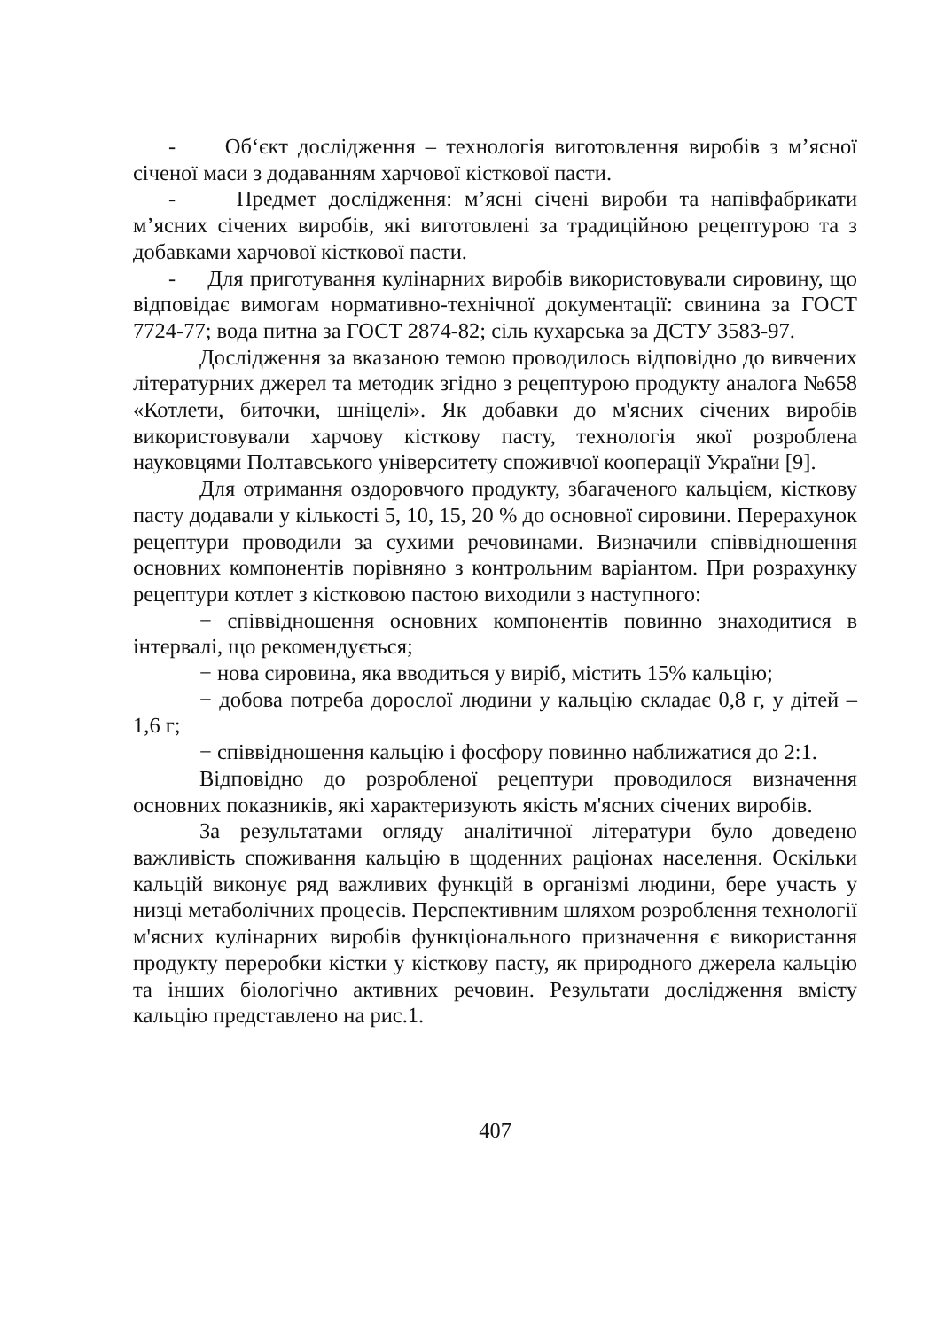- Об‘єкт дослідження – технологія виготовлення виробів з м’ясної січеної маси з додаванням харчової кісткової пасти.
- Предмет дослідження: м’ясні січені вироби та напівфабрикати м’ясних січених виробів, які виготовлені за традиційною рецептурою та з добавками харчової кісткової пасти.
- Для приготування кулінарних виробів використовували сировину, що відповідає вимогам нормативно-технічної документації: свинина за ГОСТ 7724-77; вода питна за ГОСТ 2874-82; сіль кухарська за ДСТУ 3583-97.
Дослідження за вказаною темою проводилось відповідно до вивчених літературних джерел та методик згідно з рецептурою продукту аналога №658 «Котлети, биточки, шніцелі». Як добавки до м'ясних січених виробів використовували харчову кісткову пасту, технологія якої розроблена науковцями Полтавського університету споживчої кооперації України [9].
Для отримання оздоровчого продукту, збагаченого кальцієм, кісткову пасту додавали у кількості 5, 10, 15, 20 % до основної сировини. Перерахунок рецептури проводили за сухими речовинами. Визначили співвідношення основних компонентів порівняно з контрольним варіантом. При розрахунку рецептури котлет з кістковою пастою виходили з наступного:
− співвідношення основних компонентів повинно знаходитися в інтервалі, що рекомендується;
− нова сировина, яка вводиться у виріб, містить 15% кальцію;
− добова потреба дорослої людини у кальцію складає 0,8 г, у дітей – 1,6 г;
− співвідношення кальцію і фосфору повинно наближатися до 2:1.
Відповідно до розробленої рецептури проводилося визначення основних показників, які характеризують якість м'ясних січених виробів.
За результатами огляду аналітичної літератури було доведено важливість споживання кальцію в щоденних раціонах населення. Оскільки кальцій виконує ряд важливих функцій в організмі людини, бере участь у низці метаболічних процесів. Перспективним шляхом розроблення технології м'ясних кулінарних виробів функціонального призначення є використання продукту переробки кістки у кісткову пасту, як природного джерела кальцію та інших біологічно активних речовин. Результати дослідження вмісту кальцію представлено на рис.1.
407